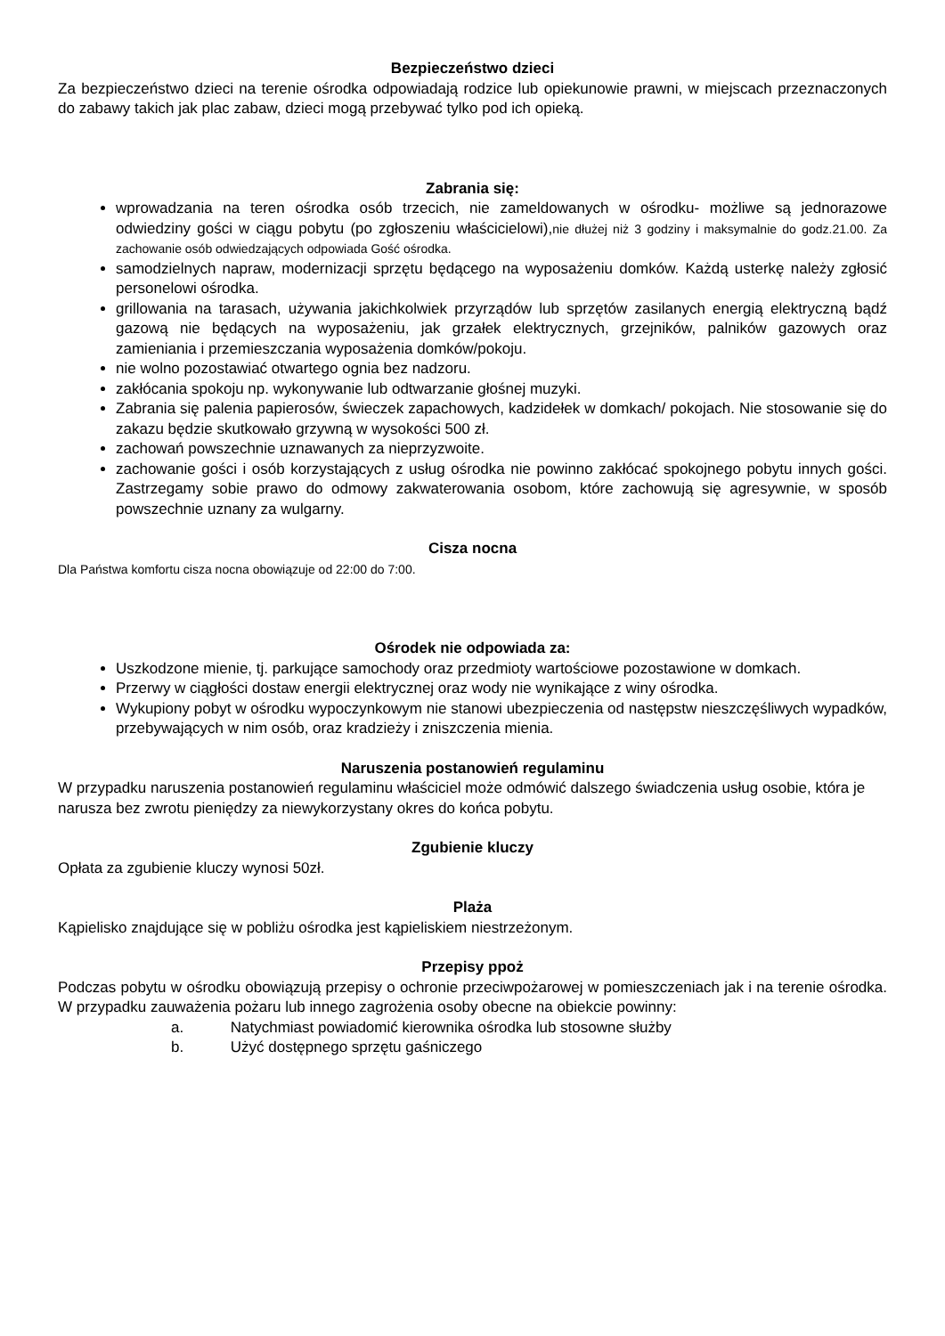Bezpieczeństwo dzieci
Za bezpieczeństwo dzieci na terenie ośrodka odpowiadają rodzice lub opiekunowie prawni, w miejscach przeznaczonych do zabawy takich jak plac zabaw, dzieci mogą przebywać tylko pod ich opieką.
Zabrania się:
wprowadzania na teren ośrodka osób trzecich, nie zameldowanych w ośrodku- możliwe są jednorazowe odwiedziny gości w ciągu pobytu (po zgłoszeniu właścicielowi),nie dłużej niż 3 godziny i maksymalnie do godz.21.00. Za zachowanie osób odwiedzających odpowiada Gość ośrodka.
samodzielnych napraw, modernizacji sprzętu będącego na wyposażeniu domków. Każdą usterkę należy zgłosić personelowi ośrodka.
grillowania na tarasach, używania jakichkolwiek przyrządów lub sprzętów zasilanych energią elektryczną bądź gazową nie będących na wyposażeniu, jak grzałek elektrycznych, grzejników, palników gazowych oraz zamieniania i przemieszczania wyposażenia domków/pokoju.
nie wolno pozostawiać otwartego ognia bez nadzoru.
zakłócania spokoju np. wykonywanie lub odtwarzanie głośnej muzyki.
Zabrania się palenia papierosów, świeczek zapachowych, kadzidełek w domkach/ pokojach. Nie stosowanie się do zakazu będzie skutkowało grzywną w wysokości 500 zł.
zachowań powszechnie uznawanych za nieprzyzwoite.
zachowanie gości i osób korzystających z usług ośrodka nie powinno zakłócać spokojnego pobytu innych gości. Zastrzegamy sobie prawo do odmowy zakwaterowania osobom, które zachowują się agresywnie, w sposób powszechnie uznany za wulgarny.
Cisza nocna
Dla Państwa komfortu cisza nocna obowiązuje od 22:00 do 7:00.
Ośrodek nie odpowiada za:
Uszkodzone mienie, tj. parkujące samochody oraz przedmioty wartościowe pozostawione w domkach.
Przerwy w ciągłości dostaw energii elektrycznej oraz wody nie wynikające z winy ośrodka.
Wykupiony pobyt w ośrodku wypoczynkowym nie stanowi ubezpieczenia od następstw nieszczęśliwych wypadków, przebywających w nim osób, oraz kradzieży i zniszczenia mienia.
Naruszenia postanowień regulaminu
W przypadku naruszenia postanowień regulaminu właściciel może odmówić dalszego świadczenia usług osobie, która je narusza bez zwrotu pieniędzy za niewykorzystany okres do końca pobytu.
Zgubienie kluczy
Opłata za zgubienie kluczy wynosi 50zł.
Plaża
Kąpielisko znajdujące się w pobliżu ośrodka jest kąpieliskiem niestrzeżonym.
Przepisy ppoż
Podczas pobytu w ośrodku obowiązują przepisy o ochronie przeciwpożarowej w pomieszczeniach jak i na terenie ośrodka. W przypadku zauważenia pożaru lub innego zagrożenia osoby obecne na obiekcie powinny:
a. Natychmiast powiadomić kierownika ośrodka lub stosowne służby
b. Użyć dostępnego sprzętu gaśniczego